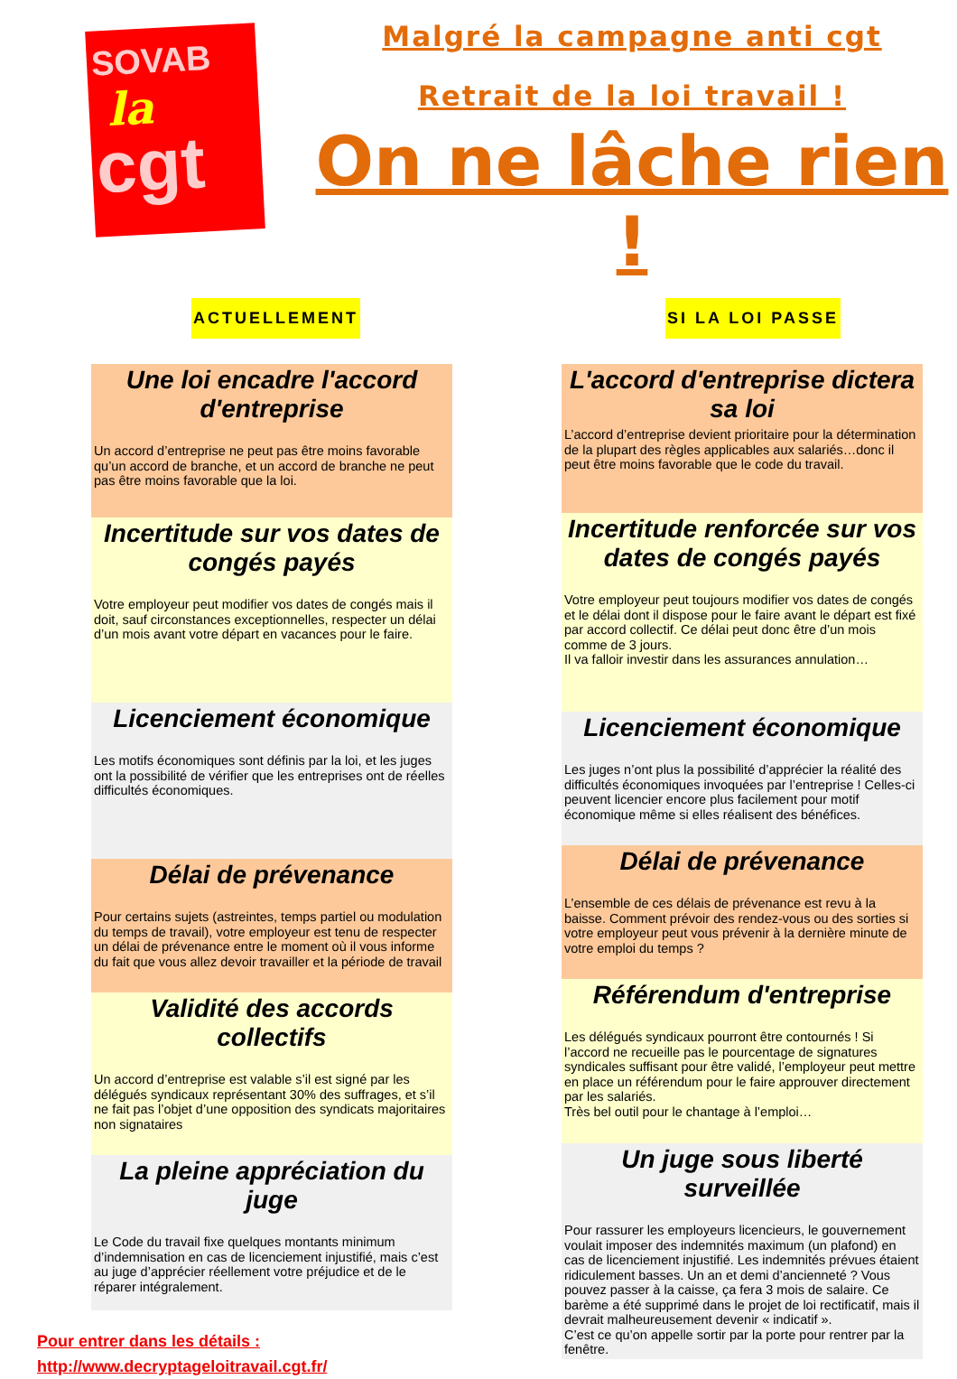SOVAB
la
cgt
Malgré la campagne anti cgt
Retrait de la loi travail !
On ne lâche rien !
ACTUELLEMENT SI LA LOI PASSE
Une loi encadre l'accord d'entreprise
Un accord d’entreprise ne peut pas être moins favorable qu’un accord de branche, et un accord de branche ne peut pas être moins favorable que la loi.
Incertitude sur vos dates de congés payés
Votre employeur peut modifier vos dates de congés mais il doit, sauf circonstances exceptionnelles, respecter un délai d’un mois avant votre départ en vacances pour le faire.
Licenciement économique
Les motifs économiques sont définis par la loi, et les juges ont la possibilité de vérifier que les entreprises ont de réelles difficultés économiques.
Délai de prévenance
Pour certains sujets (astreintes, temps partiel ou modulation du temps de travail), votre employeur est tenu de respecter un délai de prévenance entre le moment où il vous informe du fait que vous allez devoir travailler et la période de travail
Validité des accords collectifs
Un accord d’entreprise est valable s’il est signé par les délégués syndicaux représentant 30% des suffrages, et s’il ne fait pas l’objet d’une opposition des syndicats majoritaires non signataires
La pleine appréciation du juge
Le Code du travail fixe quelques montants minimum d’indemnisation en cas de licenciement injustifié, mais c’est au juge d’apprécier réellement votre préjudice et de le réparer intégralement.
Pour entrer dans les détails :
http://www.decryptageloitravail.cgt.fr/
L'accord d'entreprise dictera sa loi
L’accord d’entreprise devient prioritaire pour la détermination de la plupart des règles applicables aux salariés…donc il peut être moins favorable que le code du travail.
Incertitude renforcée sur vos dates de congés payés
Votre employeur peut toujours modifier vos dates de congés et le délai dont il dispose pour le faire avant le départ est fixé par accord collectif. Ce délai peut donc être d’un mois comme de 3 jours.
Il va falloir investir dans les assurances annulation…
Licenciement économique
Les juges n’ont plus la possibilité d’apprécier la réalité des difficultés économiques invoquées par l’entreprise ! Celles-ci peuvent licencier encore plus facilement pour motif économique même si elles réalisent des bénéfices.
Délai de prévenance
L’ensemble de ces délais de prévenance est revu à la baisse. Comment prévoir des rendez-vous ou des sorties si votre employeur peut vous prévenir à la dernière minute de votre emploi du temps ?
Référendum d'entreprise
Les délégués syndicaux pourront être contournés ! Si l’accord ne recueille pas le pourcentage de signatures syndicales suffisant pour être validé, l’employeur peut mettre en place un référendum pour le faire approuver directement par les salariés.
Très bel outil pour le chantage à l’emploi…
Un juge sous liberté surveillée
Pour rassurer les employeurs licencieurs, le gouvernement voulait imposer des indemnités maximum (un plafond) en cas de licenciement injustifié. Les indemnités prévues étaient ridiculement basses. Un an et demi d’ancienneté ? Vous pouvez passer à la caisse, ça fera 3 mois de salaire. Ce barème a été supprimé dans le projet de loi rectificatif, mais il devrait malheureusement devenir « indicatif ».
C’est ce qu’on appelle sortir par la porte pour rentrer par la fenêtre.